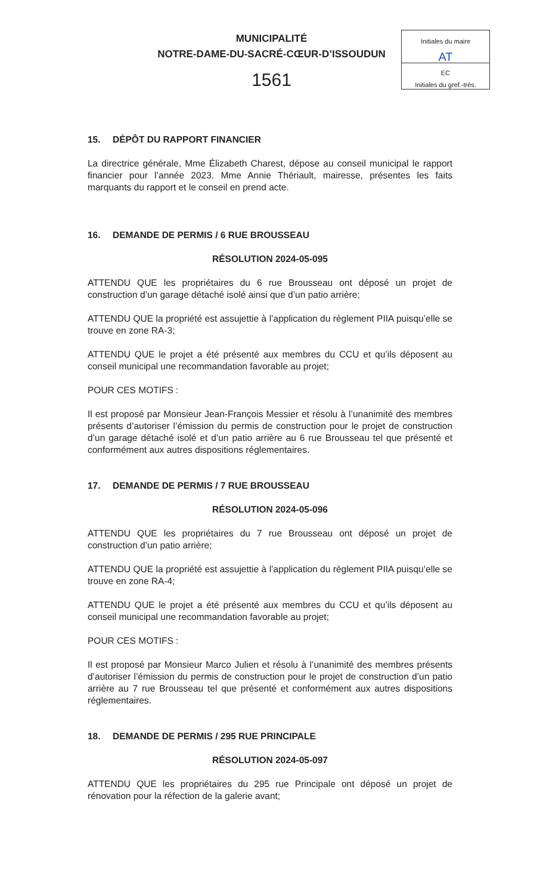Initiales du maire
AT
EC
Initiales du gref.-trés.
MUNICIPALITÉ
NOTRE-DAME-DU-SACRÉ-CŒUR-D’ISSOUDUN
1561
15. DÉPÔT DU RAPPORT FINANCIER
La directrice générale, Mme Élizabeth Charest, dépose au conseil municipal le rapport financier pour l’année 2023. Mme Annie Thériault, mairesse, présentes les faits marquants du rapport et le conseil en prend acte.
16. DEMANDE DE PERMIS / 6 RUE BROUSSEAU
RÉSOLUTION 2024-05-095
ATTENDU QUE les propriétaires du 6 rue Brousseau ont déposé un projet de construction d’un garage détaché isolé ainsi que d’un patio arrière;
ATTENDU QUE la propriété est assujettie à l’application du règlement PIIA puisqu’elle se trouve en zone RA-3;
ATTENDU QUE le projet a été présenté aux membres du CCU et qu’ils déposent au conseil municipal une recommandation favorable au projet;
POUR CES MOTIFS :
Il est proposé par Monsieur Jean-François Messier et résolu à l’unanimité des membres présents d’autoriser l’émission du permis de construction pour le projet de construction d’un garage détaché isolé et d’un patio arrière au 6 rue Brousseau tel que présenté et conformément aux autres dispositions réglementaires.
17. DEMANDE DE PERMIS / 7 RUE BROUSSEAU
RÉSOLUTION 2024-05-096
ATTENDU QUE les propriétaires du 7 rue Brousseau ont déposé un projet de construction d’un patio arrière;
ATTENDU QUE la propriété est assujettie à l’application du règlement PIIA puisqu’elle se trouve en zone RA-4;
ATTENDU QUE le projet a été présenté aux membres du CCU et qu’ils déposent au conseil municipal une recommandation favorable au projet;
POUR CES MOTIFS :
Il est proposé par Monsieur Marco Julien et résolu à l’unanimité des membres présents d’autoriser l’émission du permis de construction pour le projet de construction d’un patio arrière au 7 rue Brousseau tel que présenté et conformément aux autres dispositions réglementaires.
18. DEMANDE DE PERMIS / 295 RUE PRINCIPALE
RÉSOLUTION 2024-05-097
ATTENDU QUE les propriétaires du 295 rue Principale ont déposé un projet de rénovation pour la réfection de la galerie avant;